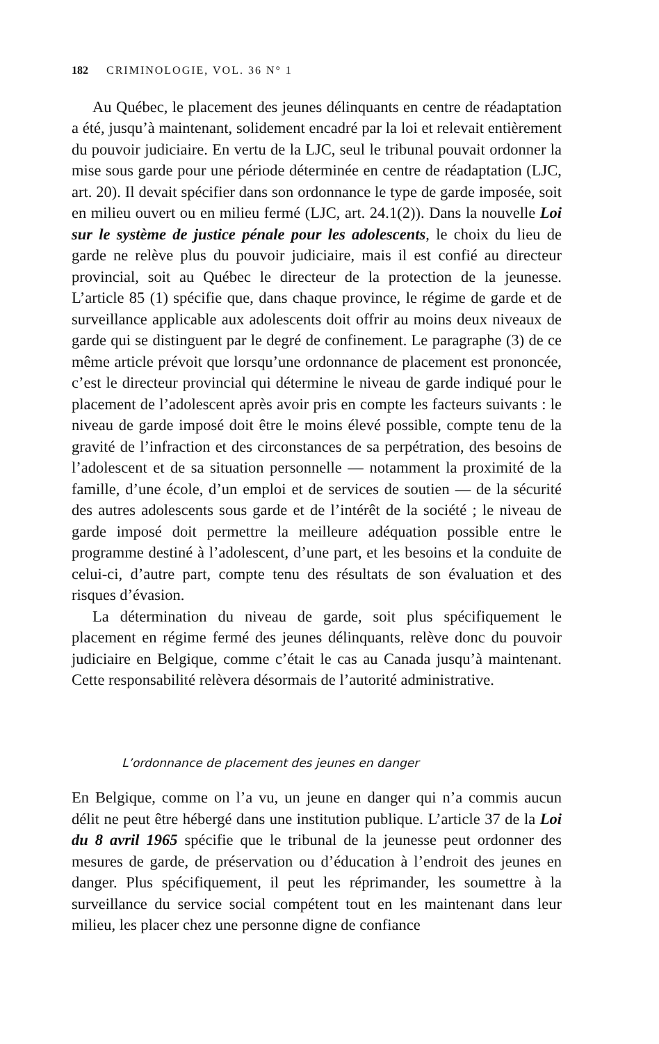182 CRIMINOLOGIE, VOL. 36 N° 1
Au Québec, le placement des jeunes délinquants en centre de réadaptation a été, jusqu’à maintenant, solidement encadré par la loi et relevait entièrement du pouvoir judiciaire. En vertu de la LJC, seul le tribunal pouvait ordonner la mise sous garde pour une période déterminée en centre de réadaptation (LJC, art. 20). Il devait spécifier dans son ordonnance le type de garde imposée, soit en milieu ouvert ou en milieu fermé (LJC, art. 24.1(2)). Dans la nouvelle Loi sur le système de justice pénale pour les adolescents, le choix du lieu de garde ne relève plus du pouvoir judiciaire, mais il est confié au directeur provincial, soit au Québec le directeur de la protection de la jeunesse. L’article 85 (1) spécifie que, dans chaque province, le régime de garde et de surveillance applicable aux adolescents doit offrir au moins deux niveaux de garde qui se distinguent par le degré de confinement. Le paragraphe (3) de ce même article prévoit que lorsqu’une ordonnance de placement est prononcée, c’est le directeur provincial qui détermine le niveau de garde indiqué pour le placement de l’adolescent après avoir pris en compte les facteurs suivants : le niveau de garde imposé doit être le moins élevé possible, compte tenu de la gravité de l’infraction et des circonstances de sa perpétration, des besoins de l’adolescent et de sa situation personnelle — notamment la proximité de la famille, d’une école, d’un emploi et de services de soutien — de la sécurité des autres adolescents sous garde et de l’intérêt de la société ; le niveau de garde imposé doit permettre la meilleure adéquation possible entre le programme destiné à l’adolescent, d’une part, et les besoins et la conduite de celui-ci, d’autre part, compte tenu des résultats de son évaluation et des risques d’évasion.
La détermination du niveau de garde, soit plus spécifiquement le placement en régime fermé des jeunes délinquants, relève donc du pouvoir judiciaire en Belgique, comme c’était le cas au Canada jusqu’à maintenant. Cette responsabilité relèvera désormais de l’autorité administrative.
L’ordonnance de placement des jeunes en danger
En Belgique, comme on l’a vu, un jeune en danger qui n’a commis aucun délit ne peut être hébergé dans une institution publique. L’article 37 de la Loi du 8 avril 1965 spécifie que le tribunal de la jeunesse peut ordonner des mesures de garde, de préservation ou d’éducation à l’endroit des jeunes en danger. Plus spécifiquement, il peut les réprimander, les soumettre à la surveillance du service social compétent tout en les maintenant dans leur milieu, les placer chez une personne digne de confiance